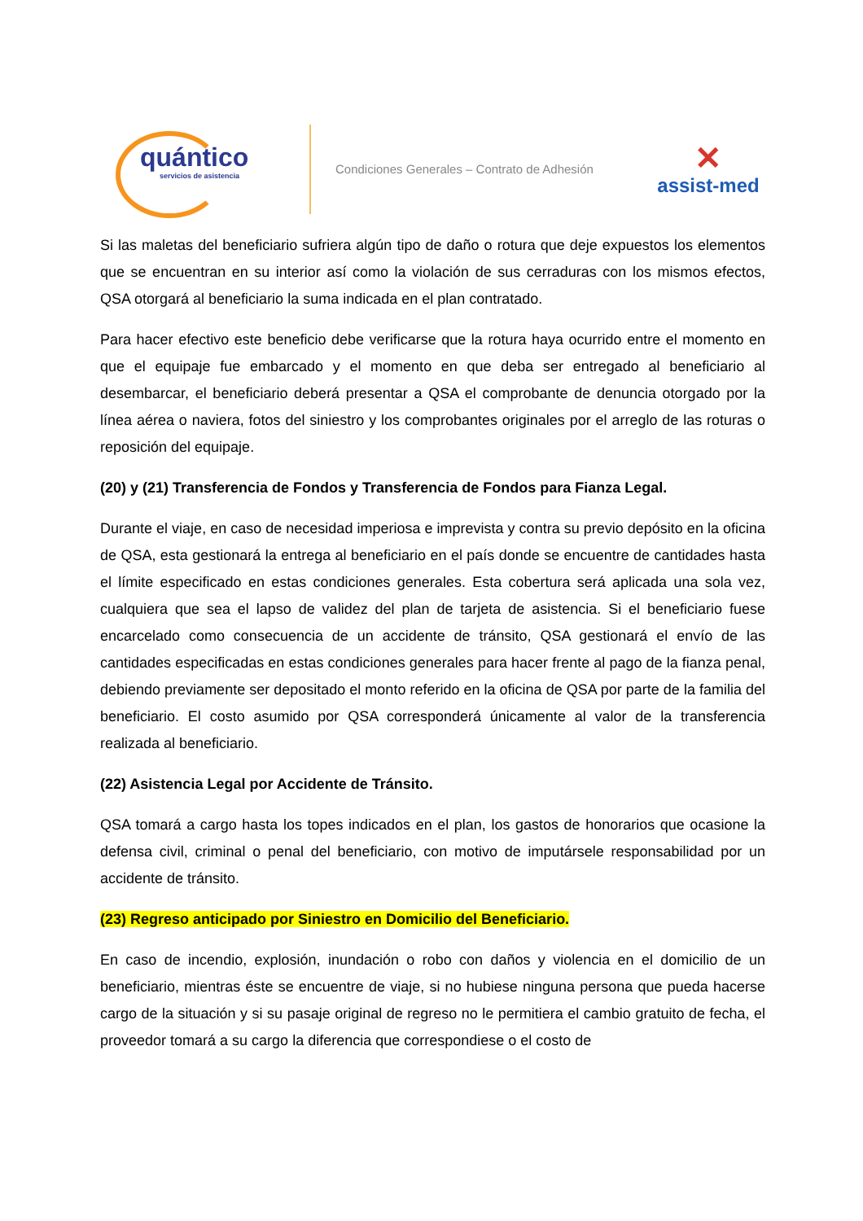quántico
servicios de asistencia
Condiciones Generales – Contrato de Adhesión
✕
assist-med
Si las maletas del beneficiario sufriera algún tipo de daño o rotura que deje expuestos los elementos que se encuentran en su interior así como la violación de sus cerraduras con los mismos efectos, QSA otorgará al beneficiario la suma indicada en el plan contratado.
Para hacer efectivo este beneficio debe verificarse que la rotura haya ocurrido entre el momento en que el equipaje fue embarcado y el momento en que deba ser entregado al beneficiario al desembarcar, el beneficiario deberá presentar a QSA el comprobante de denuncia otorgado por la línea aérea o naviera, fotos del siniestro y los comprobantes originales por el arreglo de las roturas o reposición del equipaje.
(20) y (21) Transferencia de Fondos y Transferencia de Fondos para Fianza Legal.
Durante el viaje, en caso de necesidad imperiosa e imprevista y contra su previo depósito en la oficina de QSA, esta gestionará la entrega al beneficiario en el país donde se encuentre de cantidades hasta el límite especificado en estas condiciones generales. Esta cobertura será aplicada una sola vez, cualquiera que sea el lapso de validez del plan de tarjeta de asistencia. Si el beneficiario fuese encarcelado como consecuencia de un accidente de tránsito, QSA gestionará el envío de las cantidades especificadas en estas condiciones generales para hacer frente al pago de la fianza penal, debiendo previamente ser depositado el monto referido en la oficina de QSA por parte de la familia del beneficiario. El costo asumido por QSA corresponderá únicamente al valor de la transferencia realizada al beneficiario.
(22) Asistencia Legal por Accidente de Tránsito.
QSA tomará a cargo hasta los topes indicados en el plan, los gastos de honorarios que ocasione la defensa civil, criminal o penal del beneficiario, con motivo de imputársele responsabilidad por un accidente de tránsito.
(23) Regreso anticipado por Siniestro en Domicilio del Beneficiario.
En caso de incendio, explosión, inundación o robo con daños y violencia en el domicilio de un beneficiario, mientras éste se encuentre de viaje, si no hubiese ninguna persona que pueda hacerse cargo de la situación y si su pasaje original de regreso no le permitiera el cambio gratuito de fecha, el proveedor tomará a su cargo la diferencia que correspondiese o el costo de